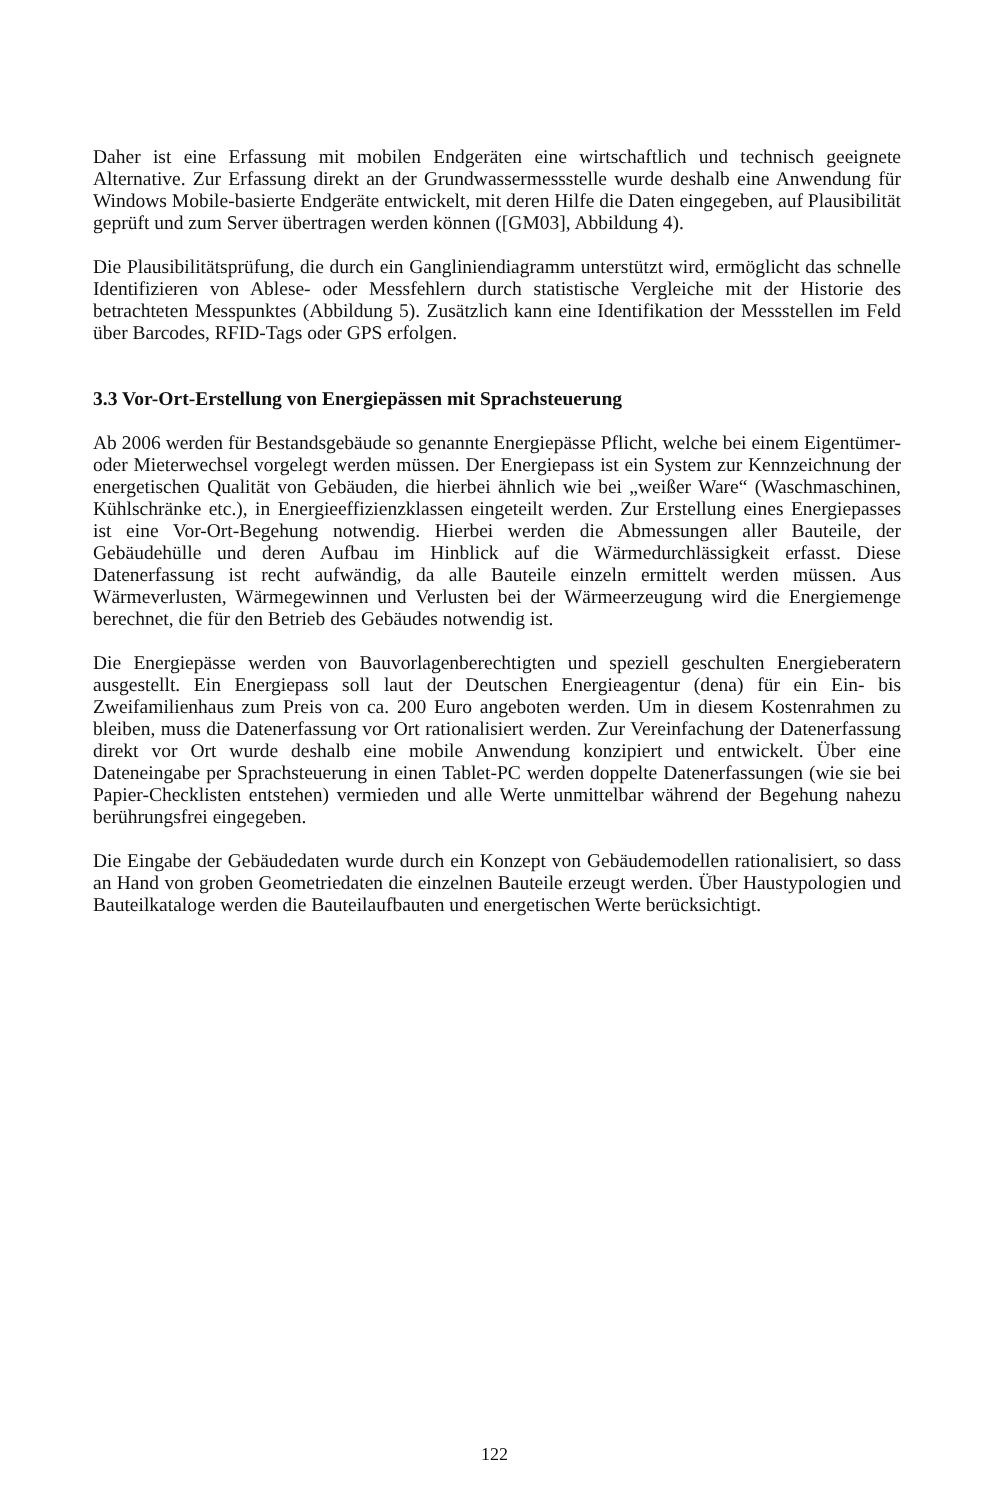Daher ist eine Erfassung mit mobilen Endgeräten eine wirtschaftlich und technisch geeignete Alternative. Zur Erfassung direkt an der Grundwassermessstelle wurde deshalb eine Anwendung für Windows Mobile-basierte Endgeräte entwickelt, mit deren Hilfe die Daten eingegeben, auf Plausibilität geprüft und zum Server übertragen werden können ([GM03], Abbildung 4).
Die Plausibilitätsprüfung, die durch ein Gangliniendiagramm unterstützt wird, ermöglicht das schnelle Identifizieren von Ablese- oder Messfehlern durch statistische Vergleiche mit der Historie des betrachteten Messpunktes (Abbildung 5). Zusätzlich kann eine Identifikation der Messstellen im Feld über Barcodes, RFID-Tags oder GPS erfolgen.
3.3 Vor-Ort-Erstellung von Energiepässen mit Sprachsteuerung
Ab 2006 werden für Bestandsgebäude so genannte Energiepässe Pflicht, welche bei einem Eigentümer- oder Mieterwechsel vorgelegt werden müssen. Der Energiepass ist ein System zur Kennzeichnung der energetischen Qualität von Gebäuden, die hierbei ähnlich wie bei „weißer Ware“ (Waschmaschinen, Kühlschränke etc.), in Energieeffizienzklassen eingeteilt werden. Zur Erstellung eines Energiepasses ist eine Vor-Ort-Begehung notwendig. Hierbei werden die Abmessungen aller Bauteile, der Gebäudehülle und deren Aufbau im Hinblick auf die Wärmedurchlässigkeit erfasst. Diese Datenerfassung ist recht aufwändig, da alle Bauteile einzeln ermittelt werden müssen. Aus Wärmeverlusten, Wärmegewinnen und Verlusten bei der Wärmeerzeugung wird die Energiemenge berechnet, die für den Betrieb des Gebäudes notwendig ist.
Die Energiepässe werden von Bauvorlagenberechtigten und speziell geschulten Energieberatern ausgestellt. Ein Energiepass soll laut der Deutschen Energieagentur (dena) für ein Ein- bis Zweifamilienhaus zum Preis von ca. 200 Euro angeboten werden. Um in diesem Kostenrahmen zu bleiben, muss die Datenerfassung vor Ort rationalisiert werden. Zur Vereinfachung der Datenerfassung direkt vor Ort wurde deshalb eine mobile Anwendung konzipiert und entwickelt. Über eine Dateneingabe per Sprachsteuerung in einen Tablet-PC werden doppelte Datenerfassungen (wie sie bei Papier-Checklisten entstehen) vermieden und alle Werte unmittelbar während der Begehung nahezu berührungsfrei eingegeben.
Die Eingabe der Gebäudedaten wurde durch ein Konzept von Gebäudemodellen rationalisiert, so dass an Hand von groben Geometriedaten die einzelnen Bauteile erzeugt werden. Über Haustypologien und Bauteilkataloge werden die Bauteilaufbauten und energetischen Werte berücksichtigt.
122